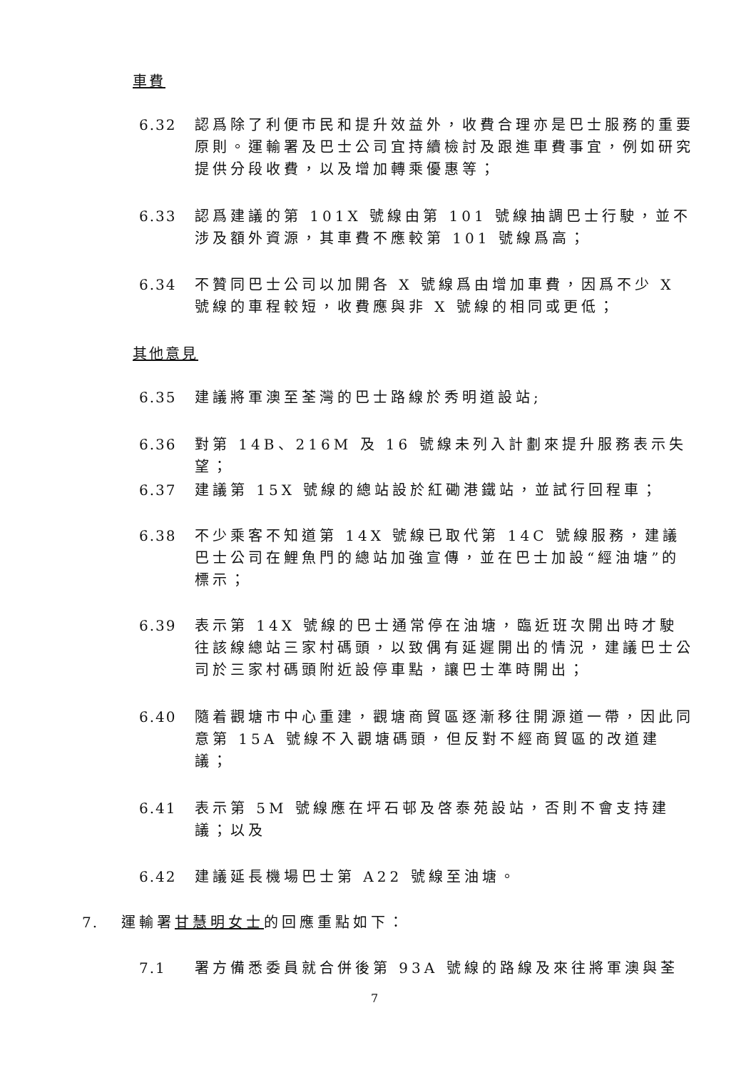車費
6.32 認爲除了利便市民和提升效益外，收費合理亦是巴士服務的重要原則。運輸署及巴士公司宜持續檢討及跟進車費事宜，例如研究提供分段收費，以及增加轉乘優惠等；
6.33 認爲建議的第 101X 號線由第 101 號線抽調巴士行駛，並不涉及額外資源，其車費不應較第 101 號線爲高；
6.34 不贊同巴士公司以加開各 X 號線爲由增加車費，因爲不少 X 號線的車程較短，收費應與非 X 號線的相同或更低；
其他意見
6.35 建議將軍澳至荃灣的巴士路線於秀明道設站;
6.36 對第 14B、216M 及 16 號線未列入計劃來提升服務表示失望；
6.37 建議第 15X 號線的總站設於紅磡港鐵站，並試行回程車；
6.38 不少乘客不知道第 14X 號線已取代第 14C 號線服務，建議巴士公司在鯉魚門的總站加強宣傳，並在巴士加設“經油塘”的標示；
6.39 表示第 14X 號線的巴士通常停在油塘，臨近班次開出時才駛往該線總站三家村碼頭，以致偶有延遲開出的情況，建議巴士公司於三家村碼頭附近設停車點，讓巴士準時開出；
6.40 隨着觀塘市中心重建，觀塘商貿區逐漸移往開源道一帶，因此同意第 15A 號線不入觀塘碼頭，但反對不經商貿區的改道建議；
6.41 表示第 5M 號線應在坪石邨及啓泰苑設站，否則不會支持建議；以及
6.42 建議延長機場巴士第 A22 號線至油塘。
7. 運輸署甘慧明女士的回應重點如下：
7.1 署方備悉委員就合併後第 93A 號線的路線及來往將軍澳與荃
7